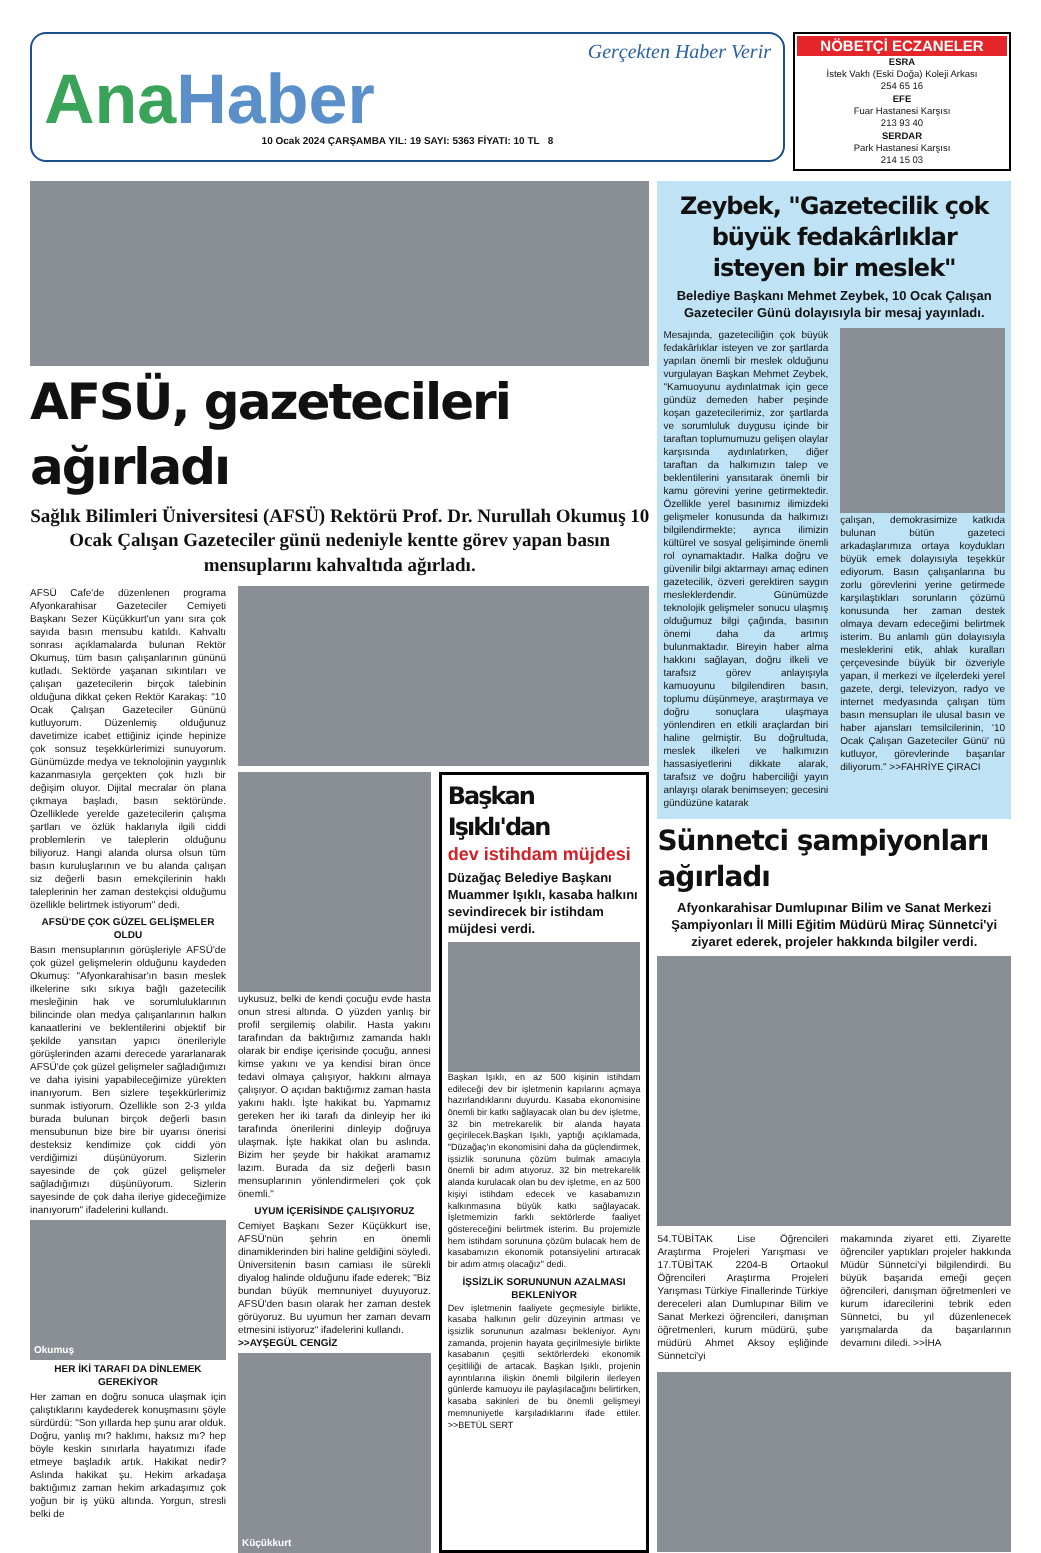Gerçekten Haber Verir
Ana Haber
10 Ocak 2024 ÇARŞAMBA YIL: 19 SAYI: 5363 FİYATI: 10 TL 8
NÖBETÇİ ECZANELER
ESRA
İstek Vakfı (Eski Doğa) Koleji Arkası
254 65 16
EFE
Fuar Hastanesi Karşısı
213 93 40
SERDAR
Park Hastanesi Karşısı
214 15 03
AFSÜ, gazetecileri ağırladı
Sağlık Bilimleri Üniversitesi (AFSÜ) Rektörü Prof. Dr. Nurullah Okumuş 10 Ocak Çalışan Gazeteciler günü nedeniyle kentte görev yapan basın mensuplarını kahvaltıda ağırladı.
AFSÜ Cafe'de düzenlenen programa Afyonkarahisar Gazeteciler Cemiyeti Başkanı Sezer Küçükkurt'un yanı sıra çok sayıda basın mensubu katıldı. Kahvaltı sonrası açıklamalarda bulunan Rektör Okumuş, tüm basın çalışanlarının gününü kutladı. Sektörde yaşanan sıkıntıları ve çalışan gazetecilerin birçok talebinin olduğuna dikkat çeken Rektör Karakaş: "10 Ocak Çalışan Gazeteciler Gününü kutluyorum. Düzenlemiş olduğunuz davetimize icabet ettiğiniz içinde hepinize çok sonsuz teşekkürlerimizi sunuyorum. Günümüzde medya ve teknolojinin yaygınlık kazanmasıyla gerçekten çok hızlı bir değişim oluyor. Dijital mecralar ön plana çıkmaya başladı, basın sektöründe. Özelliklede yerelde gazetecilerin çalışma şartları ve özlük haklarıyla ilgili ciddi problemlerin ve taleplerin olduğunu biliyoruz. Hangi alanda olursa olsun tüm basın kuruluşlarının ve bu alanda çalışan siz değerli basın emekçilerinin haklı taleplerinin her zaman destekçisi olduğumu özellikle belirtmek istiyorum" dedi.
AFSÜ'DE ÇOK GÜZEL GELİŞMELER OLDU
Basın mensuplarının görüşleriyle AFSÜ'de çok güzel gelişmelerin olduğunu kaydeden Okumuş: "Afyonkarahisar'ın basın meslek ilkelerine sıkı sıkıya bağlı gazetecilik mesleğinin hak ve sorumluluklarının bilincinde olan medya çalışanlarının halkın kanaatlerini ve beklentilerini objektif bir şekilde yansıtan yapıcı önerileriyle görüşlerinden azami derecede yararlanarak AFSÜ'de çok güzel gelişmeler sağladığımızı ve daha iyisini yapabileceğimize yürekten inanıyorum. Ben sizlere teşekkürlerimiz sunmak istiyorum. Özellikle son 2-3 yılda burada bulunan birçok değerli basın mensubunun bize bire bir uyarısı önerisi desteksiz kendimize çok ciddi yön verdiğimizi düşünüyorum. Sizlerin sayesinde de çok güzel gelişmeler sağladığımızı düşünüyorum. Sizlerin sayesinde de çok daha ileriye gideceğimize inanıyorum" ifadelerini kullandı.
Okumuş
HER İKİ TARAFI DA DİNLEMEK GEREKİYOR
Her zaman en doğru sonuca ulaşmak için çalıştıklarını kaydederek konuşmasını şöyle sürdürdü: "Son yıllarda hep şunu arar olduk. Doğru, yanlış mı? haklımı, haksız mı? hep böyle keskin sınırlarla hayatımızı ifade etmeye başladık artık. Hakikat nedir? Aslında hakikat şu. Hekim arkadaşa baktığımız zaman hekim arkadaşımız çok yoğun bir iş yükü altında. Yorgun, stresli belki de
uykusuz, belki de kendi çocuğu evde hasta onun stresi altında. O yüzden yanlış bir profil sergilemiş olabilir. Hasta yakını tarafından da baktığımız zamanda haklı olarak bir endişe içerisinde çocuğu, annesi kimse yakını ve ya kendisi biran önce tedavi olmaya çalışıyor, hakkını almaya çalışıyor. O açıdan baktığımız zaman hasta yakını haklı. İşte hakikat bu. Yapmamız gereken her iki tarafı da dinleyip her iki tarafında önerilerini dinleyip doğruya ulaşmak. İşte hakikat olan bu aslında. Bizim her şeyde bir hakikat aramamız lazım. Burada da siz değerli basın mensuplarının yönlendirmeleri çok çok önemli."
UYUM İÇERİSİNDE ÇALIŞIYORUZ
Cemiyet Başkanı Sezer Küçükkurt ise, AFSÜ'nün şehrin en önemli dinamiklerinden biri haline geldiğini söyledi. Üniversitenin basın camiası ile sürekli diyalog halinde olduğunu ifade ederek; "Biz bundan büyük memnuniyet duyuyoruz. AFSÜ'den basın olarak her zaman destek görüyoruz. Bu uyumun her zaman devam etmesini istiyoruz" ifadelerini kullandı.
>>AYŞEGÜL CENGİZ
Küçükkurt
Başkan Işıklı'dan
dev istihdam müjdesi
Düzağaç Belediye Başkanı Muammer Işıklı, kasaba halkını sevindirecek bir istihdam müjdesi verdi.
Başkan Işıklı, en az 500 kişinin istihdam edileceği dev bir işletmenin kapılarını açmaya hazırlandıklarını duyurdu. Kasaba ekonomisine önemli bir katkı sağlayacak olan bu dev işletme, 32 bin metrekarelik bir alanda hayata geçirilecek.Başkan Işıklı, yaptığı açıklamada, "Düzağaç'ın ekonomisini daha da güçlendirmek, işsizlik sorununa çözüm bulmak amacıyla önemli bir adım atıyoruz. 32 bin metrekarelik alanda kurulacak olan bu dev işletme, en az 500 kişiyi istihdam edecek ve kasabamızın kalkınmasına büyük katkı sağlayacak. İşletmemizin farklı sektörlerde faaliyet göstereceğini belirtmek isterim. Bu projemizle hem istihdam sorununa çözüm bulacak hem de kasabamızın ekonomik potansiyelini artıracak bir adım atmış olacağız" dedi.
İŞSİZLİK SORUNUNUN AZALMASI BEKLENİYOR
Dev işletmenin faaliyete geçmesiyle birlikte, kasaba halkının gelir düzeyinin artması ve işsizlik sorununun azalması bekleniyor. Aynı zamanda, projenin hayata geçirilmesiyle birlikte kasabanın çeşitli sektörlerdeki ekonomik çeşitliliği de artacak. Başkan Işıklı, projenin ayrıntılarına ilişkin önemli bilgilerin ilerleyen günlerde kamuoyu ile paylaşılacağını belirtirken, kasaba sakinleri de bu önemli gelişmeyi memnuniyetle karşıladıklarını ifade ettiler. >>BETÜL SERT
Zeybek, "Gazetecilik çok büyük fedakârlıklar isteyen bir meslek"
Belediye Başkanı Mehmet Zeybek, 10 Ocak Çalışan Gazeteciler Günü dolayısıyla bir mesaj yayınladı.
Mesajında, gazeteciliğin çok büyük fedakârlıklar isteyen ve zor şartlarda yapılan önemli bir meslek olduğunu vurgulayan Başkan Mehmet Zeybek, "Kamuoyunu aydınlatmak için gece gündüz demeden haber peşinde koşan gazetecilerimiz, zor şartlarda ve sorumluluk duygusu içinde bir taraftan toplumumuzu gelişen olaylar karşısında aydınlatırken, diğer taraftan da halkımızın talep ve beklentilerini yansıtarak önemli bir kamu görevini yerine getirmektedir. Özellikle yerel basınımız ilimizdeki gelişmeler konusunda da halkımızı bilgilendirmekte; ayrıca ilimizin kültürel ve sosyal gelişiminde önemli rol oynamaktadır. Halka doğru ve güvenilir bilgi aktarmayı amaç edinen gazetecilik, özveri gerektiren saygın mesleklerdendir. Günümüzde teknolojik gelişmeler sonucu ulaşmış olduğumuz bilgi çağında, basının önemi daha da artmış bulunmaktadır. Bireyin haber alma hakkını sağlayan, doğru ilkeli ve tarafsız görev anlayışıyla kamuoyunu bilgilendiren basın, toplumu düşünmeye, araştırmaya ve doğru sonuçlara ulaşmaya yönlendiren en etkili araçlardan biri haline gelmiştir. Bu doğrultuda, meslek ilkeleri ve halkımızın hassasiyetlerini dikkate alarak, tarafsız ve doğru haberciliği yayın anlayışı olarak benimseyen; gecesini gündüzüne katarak
çalışan, demokrasimize katkıda bulunan bütün gazeteci arkadaşlarımıza ortaya koydukları büyük emek dolayısıyla teşekkür ediyorum. Basın çalışanlarına bu zorlu görevlerini yerine getirmede karşılaştıkları sorunların çözümü konusunda her zaman destek olmaya devam edeceğimi belirtmek isterim. Bu anlamlı gün dolayısıyla mesleklerini etik, ahlak kuralları çerçevesinde büyük bir özveriyle yapan, il merkezi ve ilçelerdeki yerel gazete, dergi, televizyon, radyo ve internet medyasında çalışan tüm basın mensupları ile ulusal basın ve haber ajansları temsilcilerinin, '10 Ocak Çalışan Gazeteciler Günü' nü kutluyor, görevlerinde başarılar diliyorum." >>FAHRİYE ÇIRACI
Sünnetci şampiyonları ağırladı
Afyonkarahisar Dumlupınar Bilim ve Sanat Merkezi Şampiyonları İl Milli Eğitim Müdürü Miraç Sünnetci'yi ziyaret ederek, projeler hakkında bilgiler verdi.
54.TÜBİTAK Lise Öğrencileri Araştırma Projeleri Yarışması ve 17.TÜBİTAK 2204-B Ortaokul Öğrencileri Araştırma Projeleri Yarışması Türkiye Finallerinde Türkiye dereceleri alan Dumlupınar Bilim ve Sanat Merkezi öğrencileri, danışman öğretmenleri, kurum müdürü, şube müdürü Ahmet Aksoy eşliğinde Sünnetci'yi
makamında ziyaret etti. Ziyarette öğrenciler yaptıkları projeler hakkında Müdür Sünnetci'yi bilgilendirdi. Bu büyük başarıda emeği geçen öğrencileri, danışman öğretmenleri ve kurum idarecilerini tebrik eden Sünnetci, bu yıl düzenlenecek yarışmalarda da başarılarının devamını diledi. >>İHA